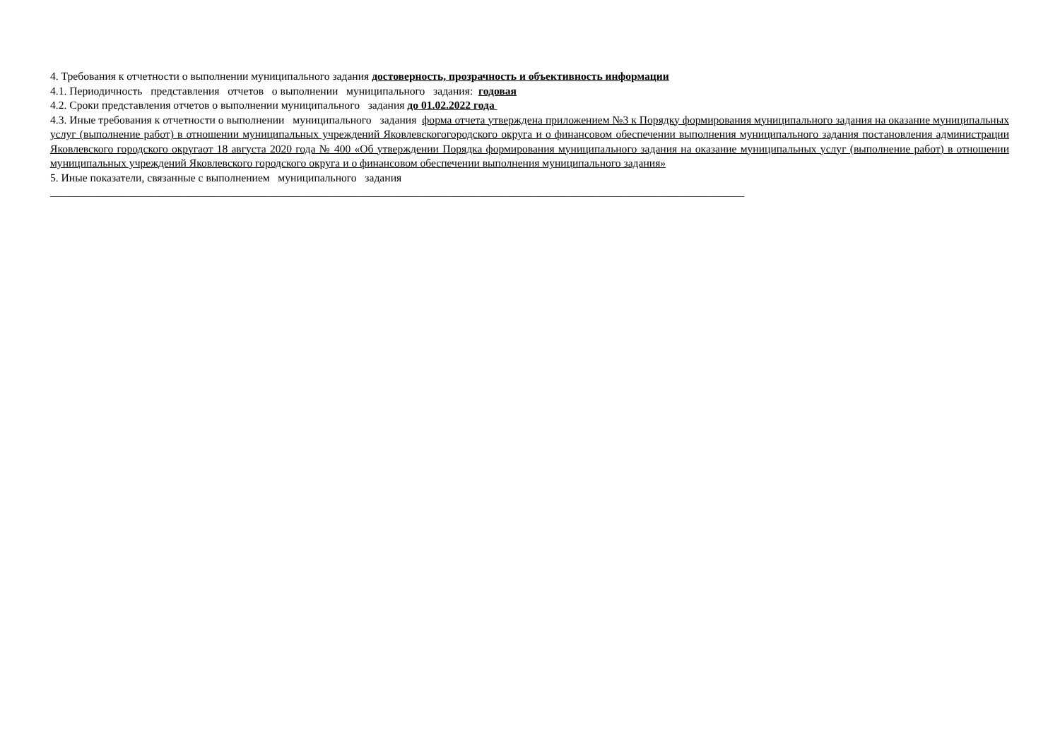4. Требования к отчетности о выполнении муниципального задания достоверность, прозрачность и объективность информации
4.1. Периодичность представления отчетов о выполнении муниципального задания: годовая
4.2. Сроки представления отчетов о выполнении муниципального задания до 01.02.2022 года
4.3. Иные требования к отчетности о выполнении муниципального задания форма отчета утверждена приложением №3 к Порядку формирования муниципального задания на оказание муниципальных услуг (выполнение работ) в отношении муниципальных учреждений Яковлевскогогородского округа и о финансовом обеспечении выполнения муниципального задания постановления администрации Яковлевского городского округаот 18 августа 2020 года № 400 «Об утверждении Порядка формирования муниципального задания на оказание муниципальных услуг (выполнение работ) в отношении муниципальных учреждений Яковлевского городского округа и о финансовом обеспечении выполнения муниципального задания»
5. Иные показатели, связанные с выполнением муниципального задания
______________________________________________________________________________________________________________________________